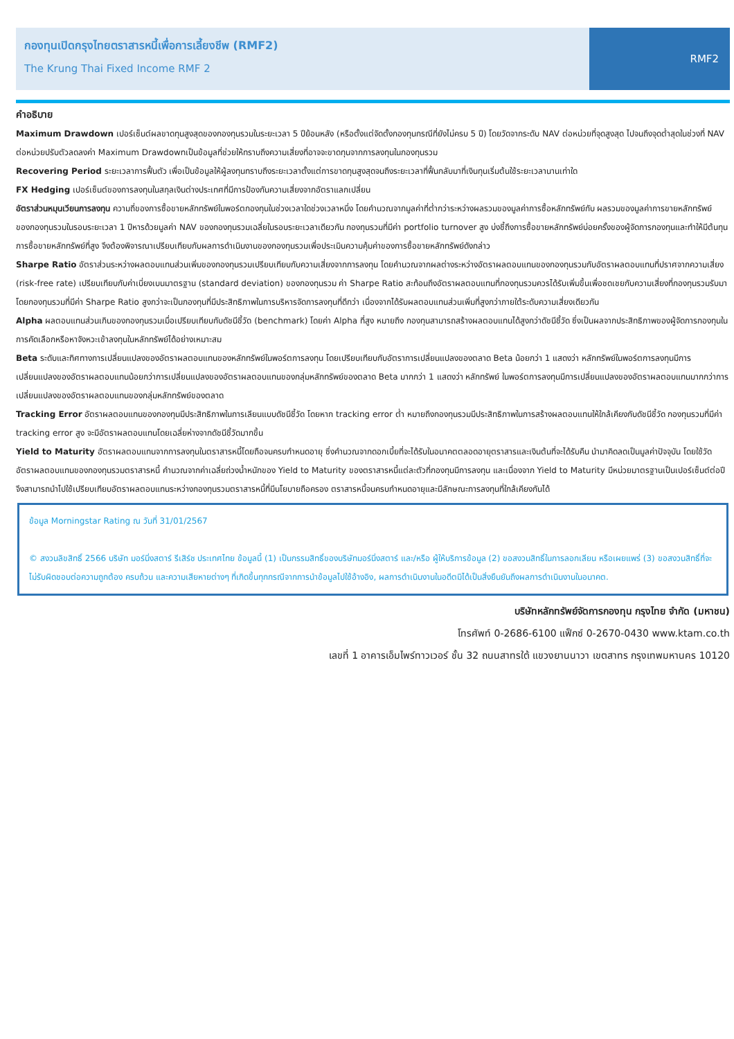กองทุนเปิดกรุงไทยตราสารหนี้เพื่อการเลี้ยงชีพ (RMF2)
The Krung Thai Fixed Income RMF 2
RMF2
คำอธิบาย
Maximum Drawdown เปอร์เซ็นต์ผลขาดทุนสูงสุดของกองทุนรวมในระยะเวลา 5 ปีย้อนหลัง (หรือตั้งแต่จัดตั้งกองทุนกรณีที่ยังไม่ครบ 5 ปี) โดยวัดจากระดับ NAV ต่อหน่วยที่จุดสูงสุด ไปจนถึงจุดต่ำสุดในช่วงที่ NAV ต่อหน่วยปรับตัวลดลงค่า Maximum Drawdownเป็นข้อมูลที่ช่วยให้ทราบถึงความเสี่ยงที่อาจจะขาดทุนจากการลงทุนในกองทุนรวม
Recovering Period ระยะเวลาการฟื้นตัว เพื่อเป็นข้อมูลให้ผู้ลงทุนทราบถึงระยะเวลาตั้งแต่การขาดทุนสูงสุดจนถึงระยะเวลาที่ฟื้นกลับมาที่เงินทุนเริ่มต้นใช้ระยะเวลานานเท่าใด
FX Hedging เปอร์เซ็นต์ของการลงทุนในสกุลเงินต่างประเทศที่มีการป้องกันความเสี่ยงจากอัตราแลกเปลี่ยน
อัตราส่วนหมุนเวียนการลงทุน ความถี่ของการซื้อขายหลักทรัพย์ในพอร์ตกองทุนในช่วงเวลาใดช่วงเวลาหนึ่ง โดยคำนวณจากมูลค่าที่ต่ำกว่าระหว่างผลรวมของมูลค่าการซื้อหลักทรัพย์กับ ผลรวมของมูลค่าการขายหลักทรัพย์ของกองทุนรวมในรอบระยะเวลา 1 ปีหารด้วยมูลค่า NAV ของกองทุนรวมเฉลี่ยในรอบระยะเวลาเดียวกัน กองทุนรวมที่มีค่า portfolio turnover สูง บ่งชี้ถึงการซื้อขายหลักทรัพย์บ่อยครั้งของผู้จัดการกองทุนและทำให้มีต้นทุนการซื้อขายหลักทรัพย์ที่สูง จึงต้องพิจารณาเปรียบเทียบกับผลการดำเนินงานของกองทุนรวมเพื่อประเมินความคุ้มค่าของการซื้อขายหลักทรัพย์ดังกล่าว
Sharpe Ratio อัตราส่วนระหว่างผลตอบแทนส่วนเพิ่มของกองทุนรวมเปรียบเทียบกับความเสี่ยงจากการลงทุน โดยคำนวณจากผลต่างระหว่างอัตราผลตอบแทนของกองทุนรวมกับอัตราผลตอบแทนที่ปราศจากความเสี่ยง (risk-free rate) เปรียบเทียบกับค่าเบี่ยงเบนมาตรฐาน (standard deviation) ของกองทุนรวม ค่า Sharpe Ratio สะท้อนถึงอัตราผลตอบแทนที่กองทุนรวมควรได้รับเพิ่มขึ้นเพื่อชดเชยกับความเสี่ยงที่กองทุนรวมรับมา โดยกองทุนรวมที่มีค่า Sharpe Ratio สูงกว่าจะเป็นกองทุนที่มีประสิทธิภาพในการบริหารจัดการลงทุนที่ดีกว่า เนื่องจากได้รับผลตอบแทนส่วนเพิ่มที่สูงกว่าภายใต้ระดับความเสี่ยงเดียวกัน
Alpha ผลตอบแทนส่วนเกินของกองทุนรวมเมื่อเปรียบเทียบกับดัชนีชี้วัด (benchmark) โดยค่า Alpha ที่สูง หมายถึง กองทุนสามารถสร้างผลตอบแทนได้สูงกว่าดัชนีชี้วัด ซึ่งเป็นผลจากประสิทธิภาพของผู้จัดการกองทุนในการคัดเลือกหรือหาจังหวะเข้าลงทุนในหลักทรัพย์ได้อย่างเหมาะสม
Beta ระดับและทิศทางการเปลี่ยนแปลงของอัตราผลตอบแทนของหลักทรัพย์ในพอร์ตการลงทุน โดยเปรียบเทียบกับอัตราการเปลี่ยนแปลงของตลาด Beta น้อยกว่า 1 แสดงว่า หลักทรัพย์ในพอร์ตการลงทุนมีการเปลี่ยนแปลงของอัตราผลตอบแทนน้อยกว่าการเปลี่ยนแปลงของอัตราผลตอบแทนของกลุ่มหลักทรัพย์ของตลาด Beta มากกว่า 1 แสดงว่า หลักทรัพย์ ในพอร์ตการลงทุนมีการเปลี่ยนแปลงของอัตราผลตอบแทนมากกว่าการเปลี่ยนแปลงของอัตราผลตอบแทนของกลุ่มหลักทรัพย์ของตลาด
Tracking Error อัตราผลตอบแทนของกองทุนมีประสิทธิภาพในการเลียนแบบดัชนีชี้วัด โดยหาก tracking error ต่ำ หมายถึงกองทุนรวมมีประสิทธิภาพในการสร้างผลตอบแทนให้ใกล้เคียงกับดัชนีชี้วัด กองทุนรวมที่มีค่า tracking error สูง จะมีอัตราผลตอบแทนโดยเฉลี่ยห่างจากดัชนีชี้วัดมากขึ้น
Yield to Maturity อัตราผลตอบแทนจากการลงทุนในตราสารหนี้โดยถือจนครบกำหนดอายุ ซึ่งคำนวณจากดอกเบี้ยที่จะได้รับในอนาคตตลอดอายุตราสารและเงินต้นที่จะได้รับคืน นำมาคิดลดเป็นมูลค่าปัจจุบัน โดยใช้วัดอัตราผลตอบแทนของกองทุนรวมตราสารหนี้ คำนวณจากค่าเฉลี่ยถ่วงน้ำหนักของ Yield to Maturity ของตราสารหนี้แต่ละตัวที่กองทุนมีการลงทุน และเนื่องจาก Yield to Maturity มีหน่วยมาตรฐานเป็นเปอร์เซ็นต์ต่อปีจึงสามารถนำไปใช้เปรียบเทียบอัตราผลตอบแทนระหว่างกองทุนรวมตราสารหนี้ที่มีนโยบายถือครอง ตราสารหนี้จนครบกำหนดอายุและมีลักษณะการลงทุนที่ใกล้เคียงกันได้
ข้อมูล Morningstar Rating ณ วันที่ 31/01/2567
© สงวนลิขสิทธิ์ 2566 บริษัท มอร์นิ่งสตาร์ รีเสิร์ช ประเทศไทย ข้อมูลนี้ (1) เป็นกรรมสิทธิ์ของบริษัทมอร์นิ่งสตาร์ และ/หรือ ผู้ให้บริการข้อมูล (2) ขอสงวนสิทธิ์ในการลอกเลียน หรือเผยแพร่ (3) ขอสงวนสิทธิ์ที่จะไม่รับผิดชอบต่อความถูกต้อง ครบถ้วน และความเสียหายต่างๆ ที่เกิดขึ้นทุกกรณีจากการนำข้อมูลไปใช้อ้างอิง, ผลการดำเนินงานในอดีตมิได้เป็นสิ่งยืนยันถึงผลการดำเนินงานในอนาคต.
บริษัทหลักทรัพย์จัดการกองทุน กรุงไทย จำกัด (มหาชน)
โทรศัพท์ 0-2686-6100 แฟ็กซ์ 0-2670-0430 www.ktam.co.th
เลขที่ 1 อาคารเอ็มไพร์ทาวเวอร์ ชั้น 32 ถนนสาทรใต้ แขวงยานนาวา เขตสาทร กรุงเทพมหานคร 10120